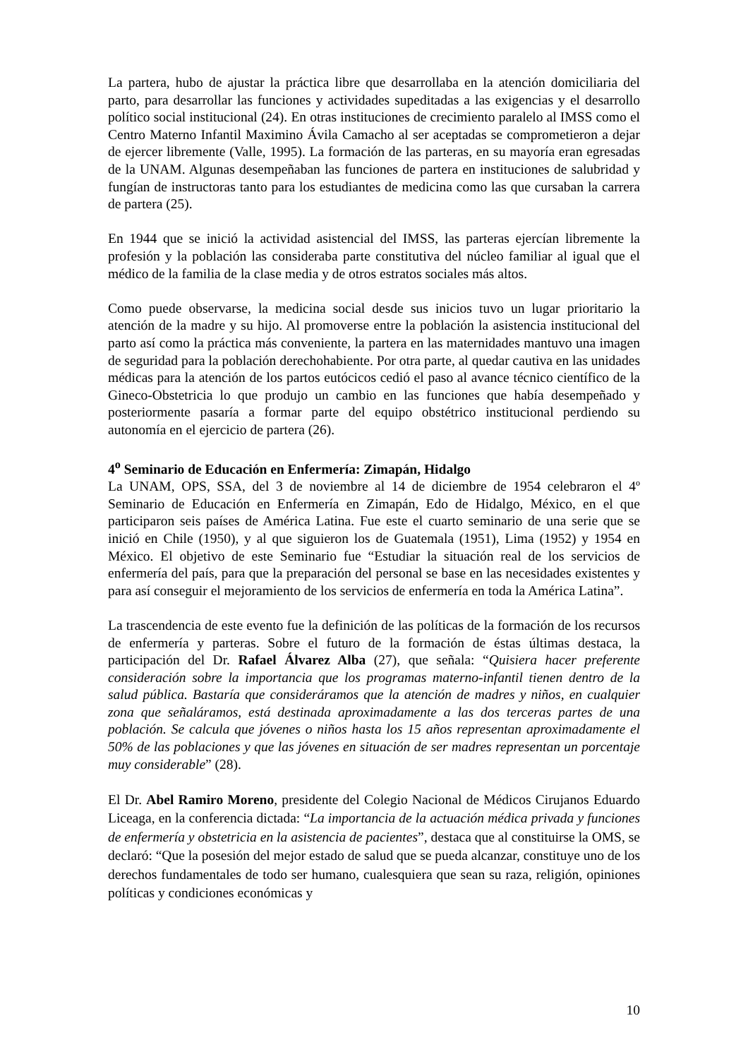La partera, hubo de ajustar la práctica libre que desarrollaba en la atención domiciliaria del parto, para desarrollar las funciones y actividades supeditadas a las exigencias y el desarrollo político social institucional (24). En otras instituciones de crecimiento paralelo al IMSS como el Centro Materno Infantil Maximino Ávila Camacho al ser aceptadas se comprometieron a dejar de ejercer libremente (Valle, 1995). La formación de las parteras, en su mayoría eran egresadas de la UNAM. Algunas desempeñaban las funciones de partera en instituciones de salubridad y fungían de instructoras tanto para los estudiantes de medicina como las que cursaban la carrera de partera (25).
En 1944 que se inició la actividad asistencial del IMSS, las parteras ejercían libremente la profesión y la población las consideraba parte constitutiva del núcleo familiar al igual que el médico de la familia de la clase media y de otros estratos sociales más altos.
Como puede observarse, la medicina social desde sus inicios tuvo un lugar prioritario la atención de la madre y su hijo. Al promoverse entre la población la asistencia institucional del parto así como la práctica más conveniente, la partera en las maternidades mantuvo una imagen de seguridad para la población derechohabiente. Por otra parte, al quedar cautiva en las unidades médicas para la atención de los partos eutócicos cedió el paso al avance técnico científico de la Gineco-Obstetricia lo que produjo un cambio en las funciones que había desempeñado y posteriormente pasaría a formar parte del equipo obstétrico institucional perdiendo su autonomía en el ejercicio de partera (26).
4<sup>o</sup> Seminario de Educación en Enfermería: Zimapán, Hidalgo
La UNAM, OPS, SSA, del 3 de noviembre al 14 de diciembre de 1954 celebraron el 4º Seminario de Educación en Enfermería en Zimapán, Edo de Hidalgo, México, en el que participaron seis países de América Latina. Fue este el cuarto seminario de una serie que se inició en Chile (1950), y al que siguieron los de Guatemala (1951), Lima (1952) y 1954 en México. El objetivo de este Seminario fue “Estudiar la situación real de los servicios de enfermería del país, para que la preparación del personal se base en las necesidades existentes y para así conseguir el mejoramiento de los servicios de enfermería en toda la América Latina”.
La trascendencia de este evento fue la definición de las políticas de la formación de los recursos de enfermería y parteras. Sobre el futuro de la formación de éstas últimas destaca, la participación del Dr. Rafael Álvarez Alba (27), que señala: “Quisiera hacer preferente consideración sobre la importancia que los programas materno-infantil tienen dentro de la salud pública. Bastaría que consideráramos que la atención de madres y niños, en cualquier zona que señaláramos, está destinada aproximadamente a las dos terceras partes de una población. Se calcula que jóvenes o niños hasta los 15 años representan aproximadamente el 50% de las poblaciones y que las jóvenes en situación de ser madres representan un porcentaje muy considerable” (28).
El Dr. Abel Ramiro Moreno, presidente del Colegio Nacional de Médicos Cirujanos Eduardo Liceaga, en la conferencia dictada: “La importancia de la actuación médica privada y funciones de enfermería y obstetricia en la asistencia de pacientes”, destaca que al constituirse la OMS, se declaró: “Que la posesión del mejor estado de salud que se pueda alcanzar, constituye uno de los derechos fundamentales de todo ser humano, cualesquiera que sean su raza, religión, opiniones políticas y condiciones económicas y
10